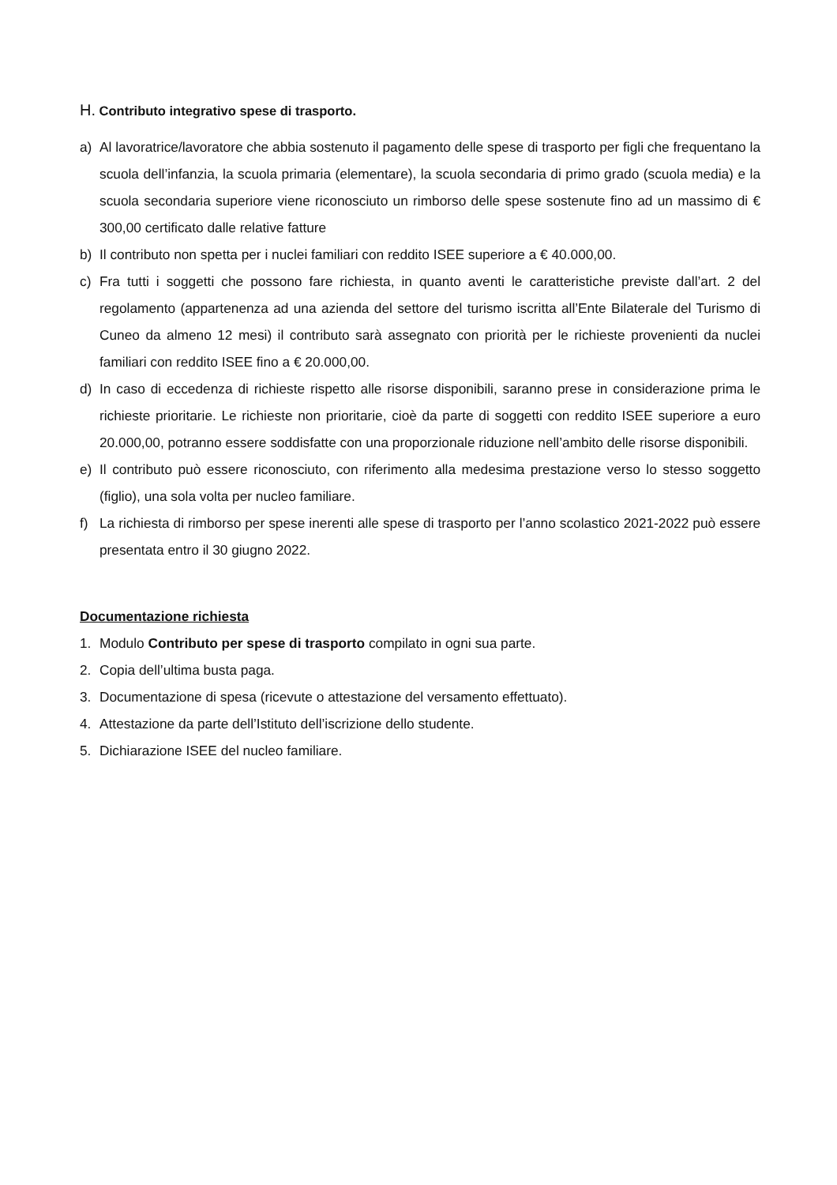H. Contributo integrativo spese di trasporto.
a) Al lavoratrice/lavoratore che abbia sostenuto il pagamento delle spese di trasporto per figli che frequentano la scuola dell’infanzia, la scuola primaria (elementare), la scuola secondaria di primo grado (scuola media) e la scuola secondaria superiore viene riconosciuto un rimborso delle spese sostenute fino ad un massimo di € 300,00 certificato dalle relative fatture
b) Il contributo non spetta per i nuclei familiari con reddito ISEE superiore a € 40.000,00.
c) Fra tutti i soggetti che possono fare richiesta, in quanto aventi le caratteristiche previste dall’art. 2 del regolamento (appartenenza ad una azienda del settore del turismo iscritta all’Ente Bilaterale del Turismo di Cuneo da almeno 12 mesi) il contributo sarà assegnato con priorità per le richieste provenienti da nuclei familiari con reddito ISEE fino a € 20.000,00.
d) In caso di eccedenza di richieste rispetto alle risorse disponibili, saranno prese in considerazione prima le richieste prioritarie. Le richieste non prioritarie, cioè da parte di soggetti con reddito ISEE superiore a euro 20.000,00, potranno essere soddisfatte con una proporzionale riduzione nell’ambito delle risorse disponibili.
e) Il contributo può essere riconosciuto, con riferimento alla medesima prestazione verso lo stesso soggetto (figlio), una sola volta per nucleo familiare.
f) La richiesta di rimborso per spese inerenti alle spese di trasporto per l’anno scolastico 2021-2022 può essere presentata entro il 30 giugno 2022.
Documentazione richiesta
1. Modulo Contributo per spese di trasporto compilato in ogni sua parte.
2. Copia dell’ultima busta paga.
3. Documentazione di spesa (ricevute o attestazione del versamento effettuato).
4. Attestazione da parte dell’Istituto dell’iscrizione dello studente.
5. Dichiarazione ISEE del nucleo familiare.